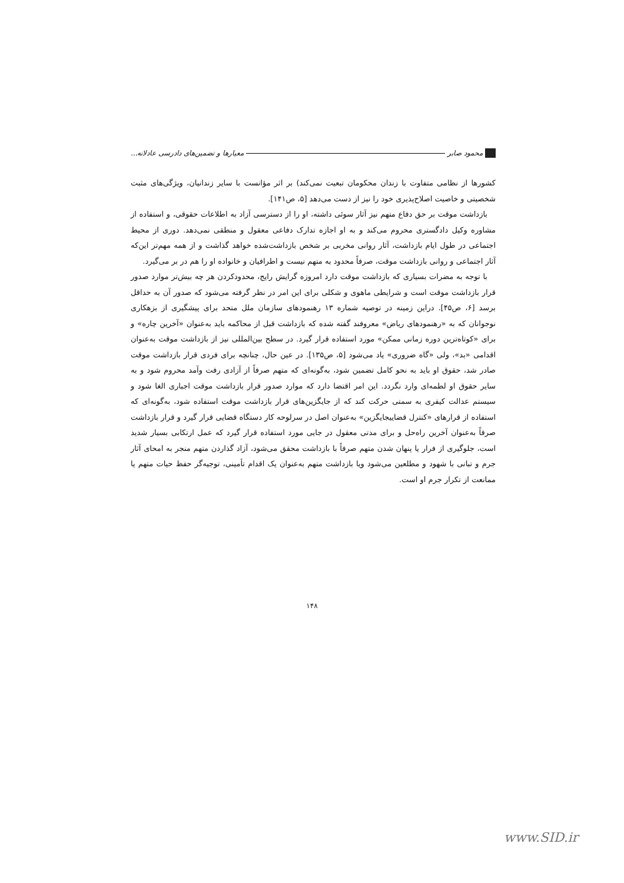محمود صابر معیارها و تضمین‌های دادرسی عادلانه...
کشورها از نظامی متفاوت با زندان محکومان تبعیت نمی‌کند) بر اثر مؤانست با سایر زندانیان، ویژگی‌های مثبت شخصیتی و خاصیت اصلاح‌پذیری خود را نیز از دست می‌دهد [۵، ص۱۴۱].
بازداشت موقت بر حق دفاع متهم نیز آثار سوئی داشته، او را از دسترسی آزاد به اطلاعات حقوقی، و استفاده از مشاوره وکیل دادگستری محروم می‌کند و به او اجازه تدارک دفاعی معقول و منطقی نمی‌دهد. دوری از محیط اجتماعی در طول ایام بازداشت، آثار روانی مخربی بر شخص بازداشت‌شده خواهد گذاشت و از همه مهم‌تر این‌که آثار اجتماعی و روانی بازداشت موقت، صرفاً محدود به متهم نیست و اطرافیان و خانواده او را هم در بر می‌گیرد.
با توجه به مضرات بسیاری که بازداشت موقت دارد امروزه گرایش رایج، محدودکردن هر چه بیش‌تر موارد صدور قرار بازداشت موقت است و شرایطی ماهوی و شکلی برای این امر در نظر گرفته می‌شود که صدور آن به حداقل برسد [۶، ص۴۵]. دراین زمینه در توصیه شماره ۱۳ رهنمودهای سازمان ملل متحد برای پیشگیری از بزهکاری نوجوانان که به «رهنمودهای ریاض» معروفند گفته شده که بازداشت قبل از محاکمه باید به‌عنوان «آخرین چاره» و برای «کوتاه‌ترین دوره زمانی ممکن» مورد استفاده قرار گیرد. در سطح بین‌المللی نیز از بازداشت موقت به‌عنوان اقدامی «بد»، ولی «گاه ضروری» یاد می‌شود [۵، ص۱۳۵]. در عین حال، چنانچه برای فردی قرار بازداشت موقت صادر شد، حقوق او باید به نحو کامل تضمین شود، به‌گونه‌ای که متهم صرفاً از آزادی رفت وآمد محروم شود و به سایر حقوق او لطمه‌ای وارد نگردد. این امر اقتضا دارد که موارد صدور قرار بازداشت موقت اجباری الغا شود و سیستم عدالت کیفری به سمتی حرکت کند که از جایگزین‌های قرار بازداشت موقت استفاده شود، به‌گونه‌ای که استفاده از قرارهای «کنترل قضاییجایگزین» به‌عنوان اصل در سرلوحه کار دستگاه قضایی قرار گیرد و قرار بازداشت صرفاً به‌عنوان آخرین راه‌حل و برای مدتی معقول در جایی مورد استفاده قرار گیرد که عمل ارتکابی بسیار شدید است، جلوگیری از فرار یا پنهان شدن متهم صرفاً با بازداشت محقق می‌شود، آزاد گذاردن متهم منجر به امحای آثار جرم و تبانی با شهود و مطلعین می‌شود ویا بازداشت متهم به‌عنوان یک اقدام تأمینی، توجیه‌گر حفظ حیات متهم یا ممانعت از تکرار جرم او است.
۱۴۸
www.SID.ir